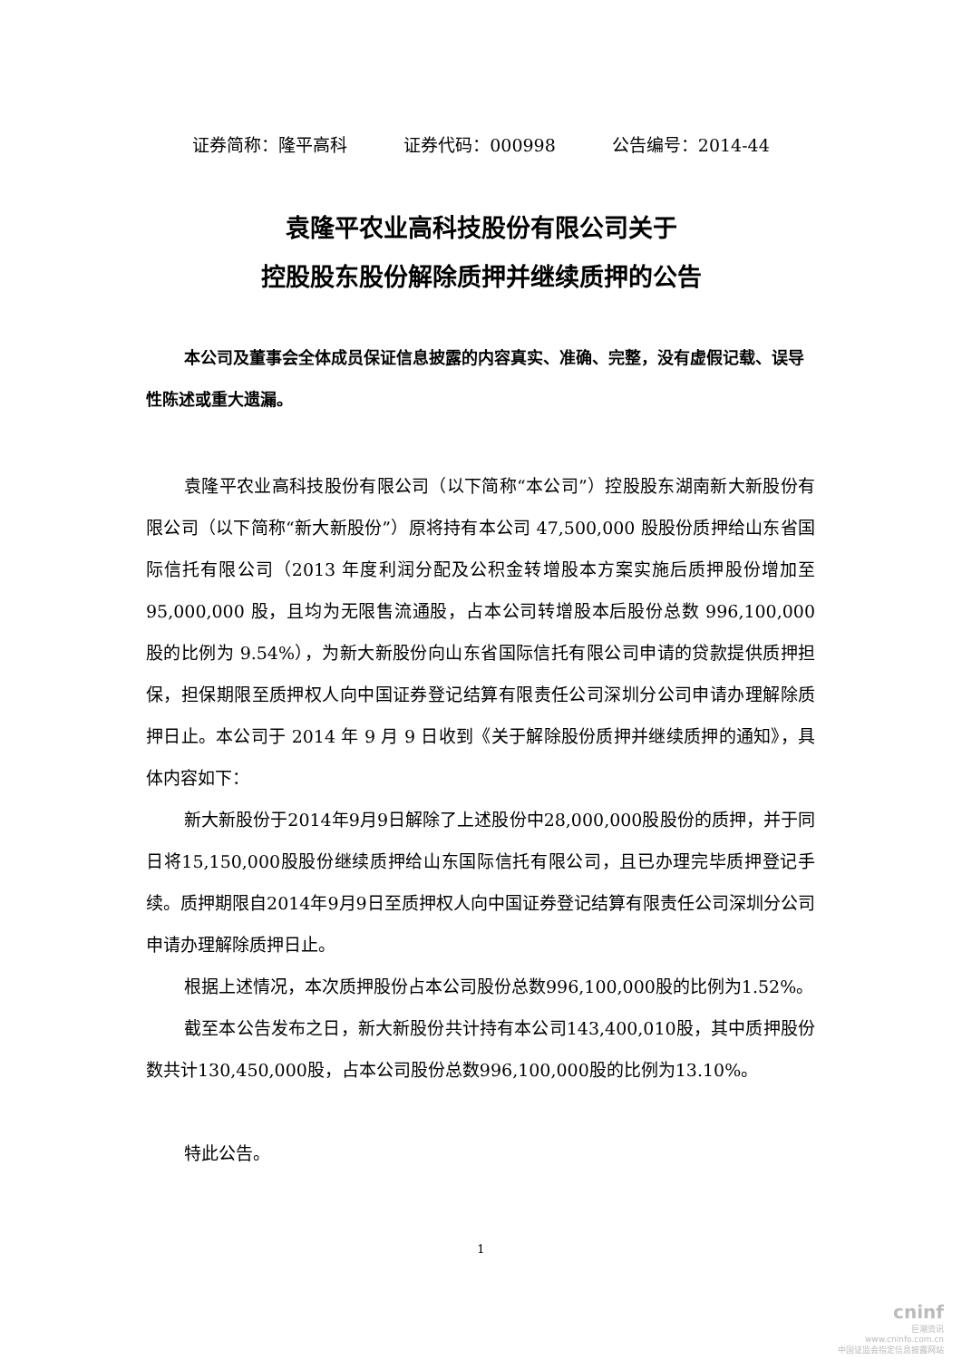证券简称：隆平高科 证券代码：000998 公告编号：2014-44
袁隆平农业高科技股份有限公司关于
控股股东股份解除质押并继续质押的公告
本公司及董事会全体成员保证信息披露的内容真实、准确、完整，没有虚假记载、误导性陈述或重大遗漏。
袁隆平农业高科技股份有限公司（以下简称“本公司”）控股股东湖南新大新股份有限公司（以下简称“新大新股份”）原将持有本公司 47,500,000 股股份质押给山东省国际信托有限公司（2013 年度利润分配及公积金转增股本方案实施后质押股份增加至 95,000,000 股，且均为无限售流通股，占本公司转增股本后股份总数 996,100,000 股的比例为 9.54%），为新大新股份向山东省国际信托有限公司申请的贷款提供质押担保，担保期限至质押权人向中国证券登记结算有限责任公司深圳分公司申请办理解除质押日止。本公司于 2014 年 9 月 9 日收到《关于解除股份质押并继续质押的通知》，具体内容如下：
新大新股份于2014年9月9日解除了上述股份中28,000,000股股份的质押，并于同日将15,150,000股股份继续质押给山东国际信托有限公司，且已办理完毕质押登记手续。质押期限自2014年9月9日至质押权人向中国证券登记结算有限责任公司深圳分公司申请办理解除质押日止。
根据上述情况，本次质押股份占本公司股份总数996,100,000股的比例为1.52%。
截至本公告发布之日，新大新股份共计持有本公司143,400,010股，其中质押股份数共计130,450,000股，占本公司股份总数996,100,000股的比例为13.10%。
特此公告。
1
cninf
巨潮资讯
www.cninfo.com.cn
中国证监会指定信息披露网站